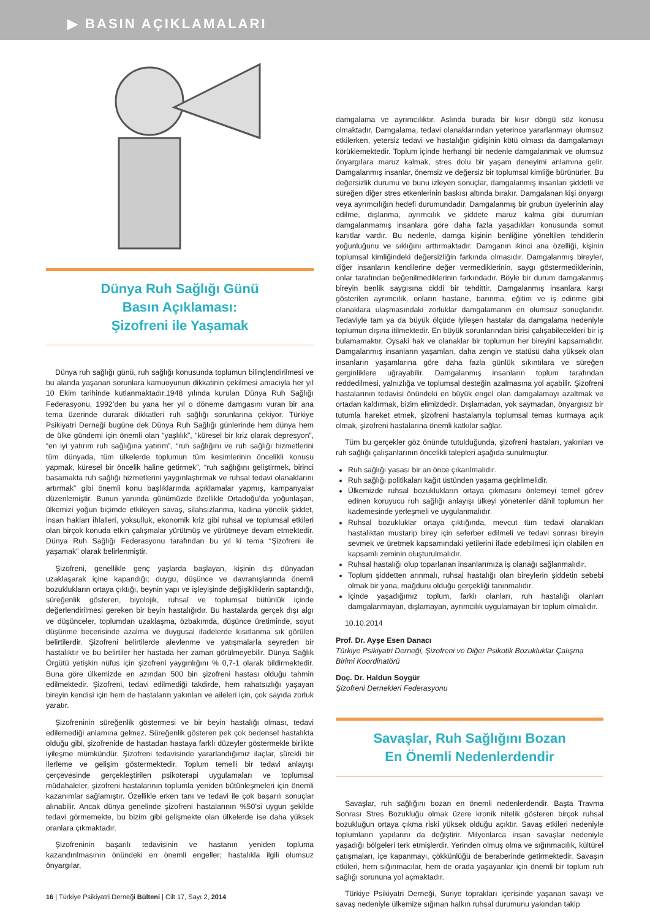▶ BASIN AÇIKLAMALARI
Dünya Ruh Sağlığı Günü
Basın Açıklaması:
Şizofreni ile Yaşamak
Dünya ruh sağlığı günü, ruh sağlığı konusunda toplumun bilinçlendirilmesi ve bu alanda yaşanan sorunlara kamuoyunun dikkatinin çekilmesi amacıyla her yıl 10 Ekim tarihinde kutlanmaktadır.1948 yılında kurulan Dünya Ruh Sağlığı Federasyonu, 1992’den bu yana her yıl o döneme damgasını vuran bir ana tema üzerinde durarak dikkatleri ruh sağlığı sorunlarına çekiyor. Türkiye Psikiyatri Derneği bugüne dek Dünya Ruh Sağlığı günlerinde hem dünya hem de ülke gündemi için önemli olan “yaşlılık”, “küresel bir kriz olarak depresyon”, “en iyi yatırım ruh sağlığına yatırım”, “ruh sağlığını ve ruh sağlığı hizmetlerini tüm dünyada, tüm ülkelerde toplumun tüm kesimlerinin öncelikli konusu yapmak, küresel bir öncelik haline getirmek”, “ruh sağlığını geliştirmek, birinci basamakta ruh sağlığı hizmetlerini yaygınlaştırmak ve ruhsal tedavi olanaklarını artırmak” gibi önemli konu başlıklarında açıklamalar yapmış, kampanyalar düzenlemiştir. Bunun yanında günümüzde özellikle Ortadoğu’da yoğunlaşan, ülkemizi yoğun biçimde etkileyen savaş, silahsızlanma, kadına yönelik şiddet, insan hakları ihlalleri, yoksulluk, ekonomik kriz gibi ruhsal ve toplumsal etkileri olan birçok konuda etkin çalışmalar yürütmüş ve yürütmeye devam etmektedir. Dünya Ruh Sağlığı Federasyonu tarafından bu yıl ki tema “Şizofreni ile yaşamak” olarak belirlenmiştir.
Şizofreni, genellikle genç yaşlarda başlayan, kişinin dış dünyadan uzaklaşarak içine kapandığı; duygu, düşünce ve davranışlarında önemli bozuklukların ortaya çıktığı, beynin yapı ve işleyişinde değişikliklerin saptandığı, süreğenlik gösteren, biyolojik, ruhsal ve toplumsal bütünlük içinde değerlendirilmesi gereken bir beyin hastalığıdır. Bu hastalarda gerçek dışı algı ve düşünceler, toplumdan uzaklaşma, özbakımda, düşünce üretiminde, soyut düşünme becerisinde azalma ve duygusal ifadelerde kısıtlanma sık görülen belirtilerdir. Şizofreni belirtilerde alevlenme ve yatışmalarla seyreden bir hastalıktır ve bu belirtiler her hastada her zaman görülmeyebilir. Dünya Sağlık Örgütü yetişkin nüfus için şizofreni yaygınlığını % 0,7-1 olarak bildirmektedir. Buna göre ülkemizde en azından 500 bin şizofreni hastası olduğu tahmin edilmektedir. Şizofreni, tedavi edilmediği takdirde, hem rahatsızlığı yaşayan bireyin kendisi için hem de hastaların yakınları ve aileleri için, çok sayıda zorluk yaratır.
Şizofreninin süreğenlik göstermesi ve bir beyin hastalığı olması, tedavi edilemediği anlamına gelmez. Süreğenlik gösteren pek çok bedensel hastalıkta olduğu gibi, şizofrenide de hastadan hastaya farklı düzeyler göstermekle birlikte iyileşme mümkündür. Şizofreni tedavisinde yararlandığımız ilaçlar, sürekli bir ilerleme ve gelişim göstermektedir. Toplum temelli bir tedavi anlayışı çerçevesinde gerçekleştirilen psikoterapi uygulamaları ve toplumsal müdahaleler, şizofreni hastalarının toplumla yeniden bütünleşmeleri için önemli kazanımlar sağlamıştır. Özellikle erken tanı ve tedavi ile çok başarılı sonuçlar alınabilir. Ancak dünya genelinde şizofreni hastalarının %50’si uygun şekilde tedavi görmemekte, bu bizim gibi gelişmekte olan ülkelerde ise daha yüksek oranlara çıkmaktadır.
Şizofreninin başarılı tedavisinin ve hastanın yeniden topluma kazandırılmasının önündeki en önemli engeller; hastalıkla ilgili olumsuz önyargılar,
damgalama ve ayrımcılıktır. Aslında burada bir kısır döngü söz konusu olmaktadır. Damgalama, tedavi olanaklarından yeterince yararlanmayı olumsuz etkilerken, yetersiz tedavi ve hastalığın gidişinin kötü olması da damgalamayı körüklemektedir. Toplum içinde herhangi bir nedenle damgalanmak ve olumsuz önyargılara maruz kalmak, stres dolu bir yaşam deneyimi anlamına gelir. Damgalanmış insanlar, önemsiz ve değersiz bir toplumsal kimliğe bürünürler. Bu değersizlik durumu ve bunu izleyen sonuçlar, damgalanmış insanları şiddetli ve süreğen diğer stres etkenlerinin baskısı altında bırakır. Damgalanan kişi önyargı veya ayrımcılığın hedefi durumundadır. Damgalanmış bir grubun üyelerinin alay edilme, dışlanma, ayrımcılık ve şiddete maruz kalma gibi durumları damgalanmamış insanlara göre daha fazla yaşadıkları konusunda somut kanıtlar vardır. Bu nedenle, damga kişinin benliğine yöneltilen tehditlerin yoğunluğunu ve sıklığını arttırmaktadır. Damganın ikinci ana özelliği, kişinin toplumsal kimliğindeki değersizliğin farkında olmasıdır. Damgalanmış bireyler, diğer insanların kendilerine değer vermediklerinin, saygı göstermediklerinin, onlar tarafından beğenilmediklerinin farkındadır. Böyle bir durum damgalanmış bireyin benlik saygısına ciddi bir tehdittir. Damgalanmış insanlara karşı gösterilen ayrımcılık, onların hastane, barınma, eğitim ve iş edinme gibi olanaklara ulaşmasındaki zorluklar damgalamanın en olumsuz sonuçlarıdır. Tedaviyle tam ya da büyük ölçüde iyileşen hastalar da damgalama nedeniyle toplumun dışına itilmektedir. En büyük sorunlarından birisi çalışabilecekleri bir iş bulamamaktır. Oysaki hak ve olanaklar bir toplumun her bireyini kapsamalıdır. Damgalanmış insanların yaşamları, daha zengin ve statüsü daha yüksek olan insanların yaşamlarına göre daha fazla günlük sıkıntılara ve süreğen gerginliklere uğrayabilir. Damgalanmış insanların toplum tarafından reddedilmesi, yalnızlığa ve toplumsal desteğin azalmasına yol açabilir. Şizofreni hastalarının tedavisi önündeki en büyük engel olan damgalamayı azaltmak ve ortadan kaldırmak, bizim elimizdedir. Dışlamadan, yok saymadan, önyargısız bir tutumla hareket etmek, şizofreni hastalarıyla toplumsal temas kurmaya açık olmak, şizofreni hastalarına önemli katkılar sağlar.
Tüm bu gerçekler göz önünde tutulduğunda, şizofreni hastaları, yakınları ve ruh sağlığı çalışanlarının öncelikli talepleri aşağıda sunulmuştur.
Ruh sağlığı yasası bir an önce çıkarılmalıdır.
Ruh sağlığı politikaları kağıt üstünden yaşama geçirilmelidir.
Ülkemizde ruhsal bozuklukların ortaya çıkmasını önlemeyi temel görev edinen koruyucu ruh sağlığı anlayışı ülkeyi yönetenler dâhil toplumun her kademesinde yerleşmeli ve uygulanmalıdır.
Ruhsal bozukluklar ortaya çıktığında, mevcut tüm tedavi olanakları hastalıktan mustarip birey için seferber edilmeli ve tedavi sonrası bireyin sevmek ve üretmek kapsamındaki yetilerini ifade edebilmesi için olabilen en kapsamlı zeminin oluşturulmalıdır.
Ruhsal hastalığı olup toparlanan insanlarımıza iş olanağı sağlanmalıdır.
Toplum şiddetten arınmalı, ruhsal hastalığı olan bireylerin şiddetin sebebi olmak bir yana, mağduru olduğu gerçekliği tanınmalıdır.
İçinde yaşadığımız toplum, farklı olanları, ruh hastalığı olanları damgalanmayan, dışlamayan, ayrımcılık uygulamayan bir toplum olmalıdır.
10.10.2014
Prof. Dr. Ayşe Esen Danacı
Türkiye Psikiyatri Derneği, Şizofreni ve Diğer Psikotik Bozukluklar Çalışma Birimi Koordinatörü
Doç. Dr. Haldun Soygür
Şizofreni Dernekleri Federasyonu
Savaşlar, Ruh Sağlığını Bozan
En Önemli Nedenlerdendir
Savaşlar, ruh sağlığını bozan en önemli nedenlerdendir. Başta Travma Sonrası Stres Bozukluğu olmak üzere kronik nitelik gösteren birçok ruhsal bozukluğun ortaya çıkma riski yüksek olduğu açıktır. Savaş etkileri nedeniyle toplumların yapılarını da değiştirir. Milyonlarca insan savaşlar nedeniyle yaşadığı bölgeleri terk etmişlerdir. Yerinden olmuş olma ve sığınmacılık, kültürel çatışmaları, içe kapanmayı, çökkünlüğü de beraberinde getirmektedir. Savaşın etkileri, hem sığınmacılar, hem de orada yaşayanlar için önemli bir toplum ruh sağlığı sorununa yol açmaktadır.
Türkiye Psikiyatri Derneği, Suriye toprakları içerisinde yaşanan savaşı ve savaş nedeniyle ülkemize sığınan halkın ruhsal durumunu yakından takip
16 | Türkiye Psikiyatri Derneği Bülteni | Cilt 17, Sayı 2, 2014